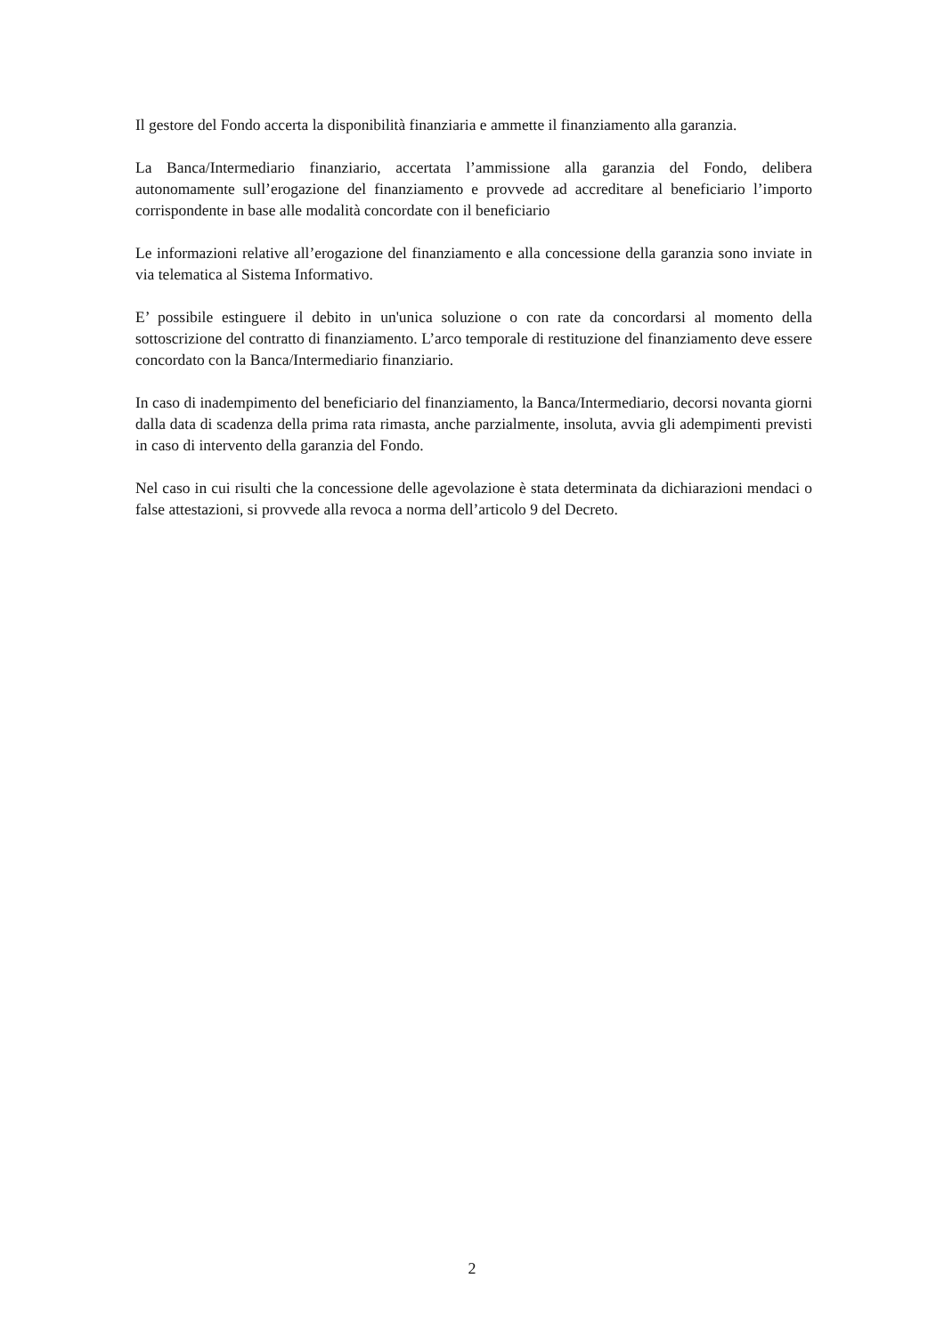Il gestore del Fondo accerta la disponibilità finanziaria e ammette il finanziamento alla garanzia.
La Banca/Intermediario finanziario, accertata l’ammissione alla garanzia del Fondo, delibera autonomamente sull’erogazione del finanziamento e provvede ad accreditare al beneficiario l’importo corrispondente in base alle modalità concordate con il beneficiario
Le informazioni relative all’erogazione del finanziamento e alla concessione della garanzia sono inviate in via telematica al Sistema Informativo.
E’ possibile estinguere il debito in un'unica soluzione o con rate da concordarsi al momento della sottoscrizione del contratto di finanziamento. L’arco temporale di restituzione del finanziamento deve essere concordato con la Banca/Intermediario finanziario.
In caso di inadempimento del beneficiario del finanziamento, la Banca/Intermediario, decorsi novanta giorni dalla data di scadenza della prima rata rimasta, anche parzialmente, insoluta, avvia gli adempimenti previsti in caso di intervento della garanzia del Fondo.
Nel caso in cui risulti che la concessione delle agevolazione è stata determinata da dichiarazioni mendaci o false attestazioni, si provvede alla revoca a norma dell’articolo 9 del Decreto.
2